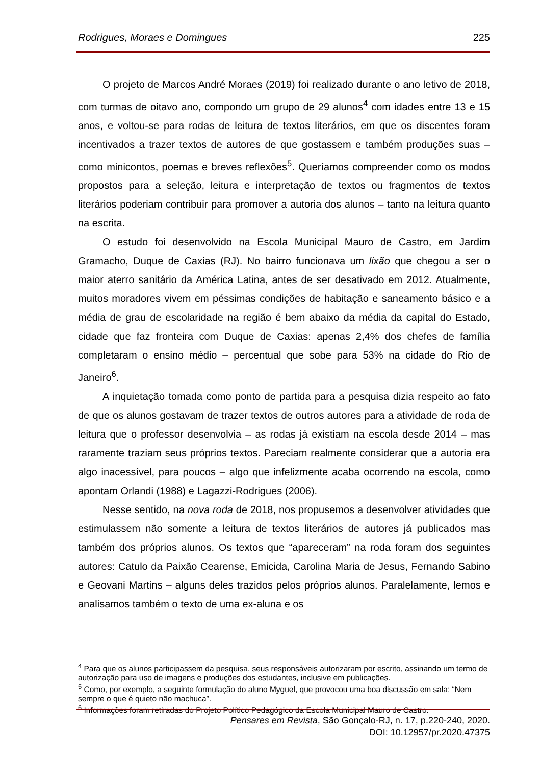Rodrigues, Moraes e Domingues 225
O projeto de Marcos André Moraes (2019) foi realizado durante o ano letivo de 2018, com turmas de oitavo ano, compondo um grupo de 29 alunos<sup>4</sup> com idades entre 13 e 15 anos, e voltou-se para rodas de leitura de textos literários, em que os discentes foram incentivados a trazer textos de autores de que gostassem e também produções suas – como minicontos, poemas e breves reflexões<sup>5</sup>. Queríamos compreender como os modos propostos para a seleção, leitura e interpretação de textos ou fragmentos de textos literários poderiam contribuir para promover a autoria dos alunos – tanto na leitura quanto na escrita.
O estudo foi desenvolvido na Escola Municipal Mauro de Castro, em Jardim Gramacho, Duque de Caxias (RJ). No bairro funcionava um lixão que chegou a ser o maior aterro sanitário da América Latina, antes de ser desativado em 2012. Atualmente, muitos moradores vivem em péssimas condições de habitação e saneamento básico e a média de grau de escolaridade na região é bem abaixo da média da capital do Estado, cidade que faz fronteira com Duque de Caxias: apenas 2,4% dos chefes de família completaram o ensino médio – percentual que sobe para 53% na cidade do Rio de Janeiro<sup>6</sup>.
A inquietação tomada como ponto de partida para a pesquisa dizia respeito ao fato de que os alunos gostavam de trazer textos de outros autores para a atividade de roda de leitura que o professor desenvolvia – as rodas já existiam na escola desde 2014 – mas raramente traziam seus próprios textos. Pareciam realmente considerar que a autoria era algo inacessível, para poucos – algo que infelizmente acaba ocorrendo na escola, como apontam Orlandi (1988) e Lagazzi-Rodrigues (2006).
Nesse sentido, na nova roda de 2018, nos propusemos a desenvolver atividades que estimulassem não somente a leitura de textos literários de autores já publicados mas também dos próprios alunos. Os textos que “apareceram” na roda foram dos seguintes autores: Catulo da Paixão Cearense, Emicida, Carolina Maria de Jesus, Fernando Sabino e Geovani Martins – alguns deles trazidos pelos próprios alunos. Paralelamente, lemos e analisamos também o texto de uma ex-aluna e os
<sup>4</sup> Para que os alunos participassem da pesquisa, seus responsáveis autorizaram por escrito, assinando um termo de autorização para uso de imagens e produções dos estudantes, inclusive em publicações.
<sup>5</sup> Como, por exemplo, a seguinte formulação do aluno Myguel, que provocou uma boa discussão em sala: “Nem sempre o que é quieto não machuca”.
<sup>6</sup> Informações foram retiradas do Projeto Político Pedagógico da Escola Municipal Mauro de Castro.
Pensares em Revista, São Gonçalo-RJ, n. 17, p.220-240, 2020.
DOI: 10.12957/pr.2020.47375